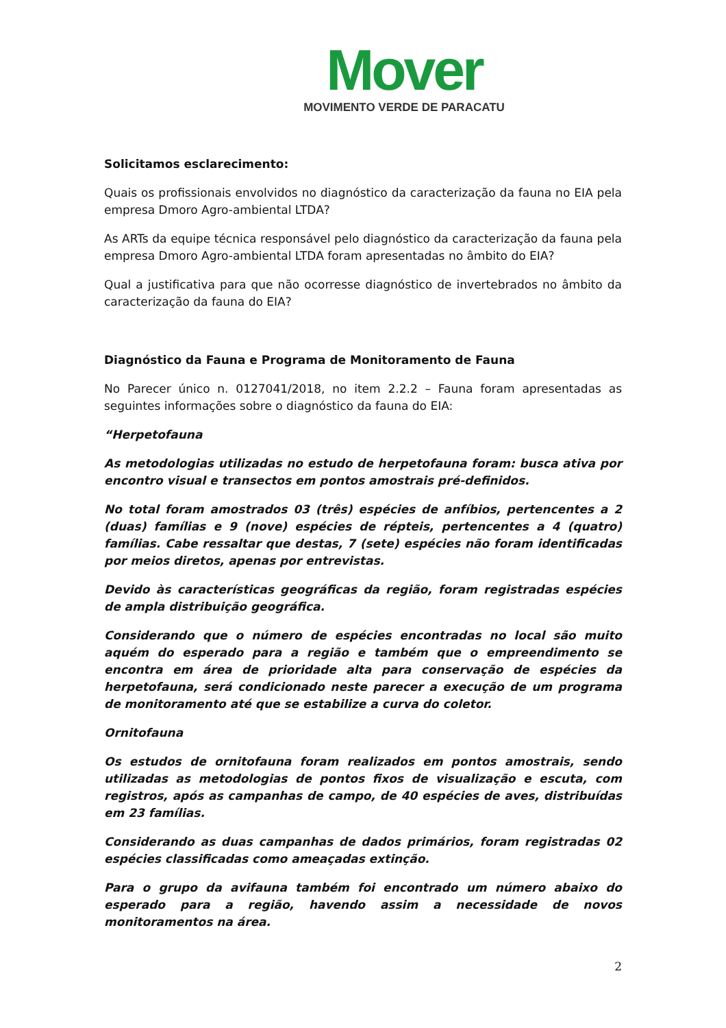Mover
MOVIMENTO VERDE DE PARACATU
Solicitamos esclarecimento:
Quais os profissionais envolvidos no diagnóstico da caracterização da fauna no EIA pela empresa Dmoro Agro-ambiental LTDA?
As ARTs da equipe técnica responsável pelo diagnóstico da caracterização da fauna pela empresa Dmoro Agro-ambiental LTDA foram apresentadas no âmbito do EIA?
Qual a justificativa para que não ocorresse diagnóstico de invertebrados no âmbito da caracterização da fauna do EIA?
Diagnóstico da Fauna e Programa de Monitoramento de Fauna
No Parecer único n. 0127041/2018, no item 2.2.2 – Fauna foram apresentadas as seguintes informações sobre o diagnóstico da fauna do EIA:
“Herpetofauna
As metodologias utilizadas no estudo de herpetofauna foram: busca ativa por encontro visual e transectos em pontos amostrais pré-definidos.
No total foram amostrados 03 (três) espécies de anfíbios, pertencentes a 2 (duas) famílias e 9 (nove) espécies de répteis, pertencentes a 4 (quatro) famílias. Cabe ressaltar que destas, 7 (sete) espécies não foram identificadas por meios diretos, apenas por entrevistas.
Devido às características geográficas da região, foram registradas espécies de ampla distribuição geográfica.
Considerando que o número de espécies encontradas no local são muito aquém do esperado para a região e também que o empreendimento se encontra em área de prioridade alta para conservação de espécies da herpetofauna, será condicionado neste parecer a execução de um programa de monitoramento até que se estabilize a curva do coletor.
Ornitofauna
Os estudos de ornitofauna foram realizados em pontos amostrais, sendo utilizadas as metodologias de pontos fixos de visualização e escuta, com registros, após as campanhas de campo, de 40 espécies de aves, distribuídas em 23 famílias.
Considerando as duas campanhas de dados primários, foram registradas 02 espécies classificadas como ameaçadas extinção.
Para o grupo da avifauna também foi encontrado um número abaixo do esperado para a região, havendo assim a necessidade de novos monitoramentos na área.
2